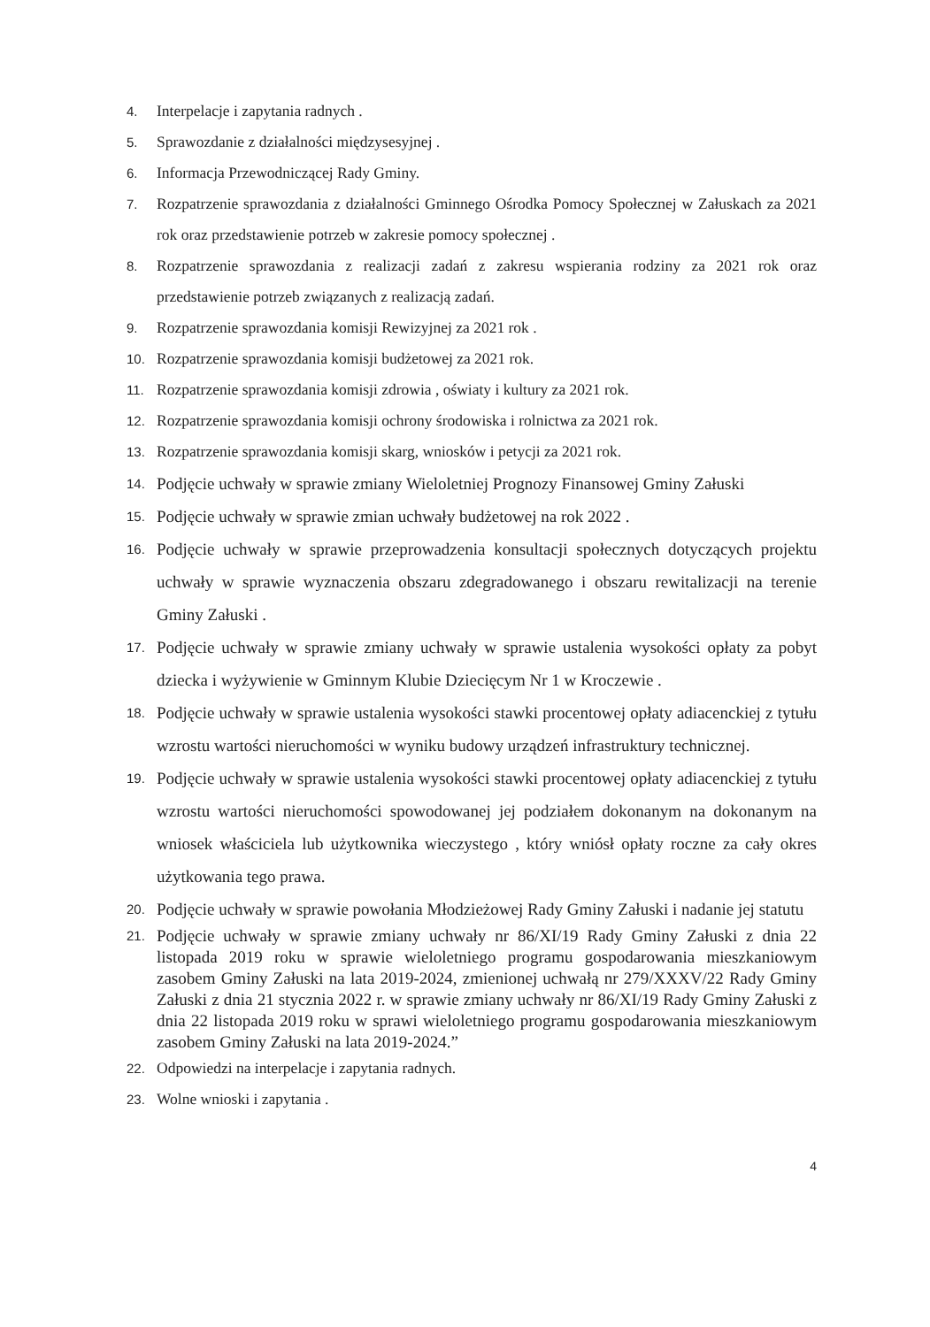4. Interpelacje i zapytania radnych .
5. Sprawozdanie z działalności międzysesyjnej .
6. Informacja Przewodniczącej Rady Gminy.
7. Rozpatrzenie sprawozdania z działalności Gminnego Ośrodka Pomocy Społecznej w Załuskach za 2021 rok oraz przedstawienie potrzeb w zakresie pomocy społecznej .
8. Rozpatrzenie sprawozdania z realizacji zadań z zakresu wspierania rodziny za 2021 rok oraz przedstawienie potrzeb związanych z realizacją zadań.
9. Rozpatrzenie sprawozdania komisji Rewizyjnej za 2021 rok .
10. Rozpatrzenie sprawozdania komisji budżetowej za 2021 rok.
11. Rozpatrzenie sprawozdania komisji zdrowia , oświaty i kultury za 2021 rok.
12. Rozpatrzenie sprawozdania komisji ochrony środowiska i rolnictwa za 2021 rok.
13. Rozpatrzenie sprawozdania komisji skarg, wniosków i petycji za 2021 rok.
14. Podjęcie uchwały w sprawie zmiany Wieloletniej Prognozy Finansowej Gminy Załuski
15. Podjęcie uchwały w sprawie zmian uchwały budżetowej na rok 2022 .
16. Podjęcie uchwały w sprawie przeprowadzenia konsultacji społecznych dotyczących projektu uchwały w sprawie wyznaczenia obszaru zdegradowanego i obszaru rewitalizacji na terenie Gminy Załuski .
17. Podjęcie uchwały w sprawie zmiany uchwały w sprawie ustalenia wysokości opłaty za pobyt dziecka i wyżywienie w Gminnym Klubie Dziecięcym Nr 1 w Kroczewie .
18. Podjęcie uchwały w sprawie ustalenia wysokości stawki procentowej opłaty adiacenckiej z tytułu wzrostu wartości nieruchomości w wyniku budowy urządzeń infrastruktury technicznej.
19. Podjęcie uchwały w sprawie ustalenia wysokości stawki procentowej opłaty adiacenckiej z tytułu wzrostu wartości nieruchomości spowodowanej jej podziałem dokonanym na dokonanym na wniosek właściciela lub użytkownika wieczystego , który wniósł opłaty roczne za cały okres użytkowania tego prawa.
20. Podjęcie uchwały w sprawie powołania Młodzieżowej Rady Gminy Załuski i nadanie jej statutu
21. Podjęcie uchwały w sprawie zmiany uchwały nr 86/XI/19 Rady Gminy Załuski z dnia 22 listopada 2019 roku w sprawie wieloletniego programu gospodarowania mieszkaniowym zasobem Gminy Załuski na lata 2019-2024, zmienionej uchwałą nr 279/XXXV/22 Rady Gminy Załuski z dnia 21 stycznia 2022 r. w sprawie zmiany uchwały nr 86/XI/19 Rady Gminy Załuski z dnia 22 listopada 2019 roku w sprawi wieloletniego programu gospodarowania mieszkaniowym zasobem Gminy Załuski na lata 2019-2024.”
22. Odpowiedzi na interpelacje i zapytania radnych.
23. Wolne wnioski i zapytania .
4